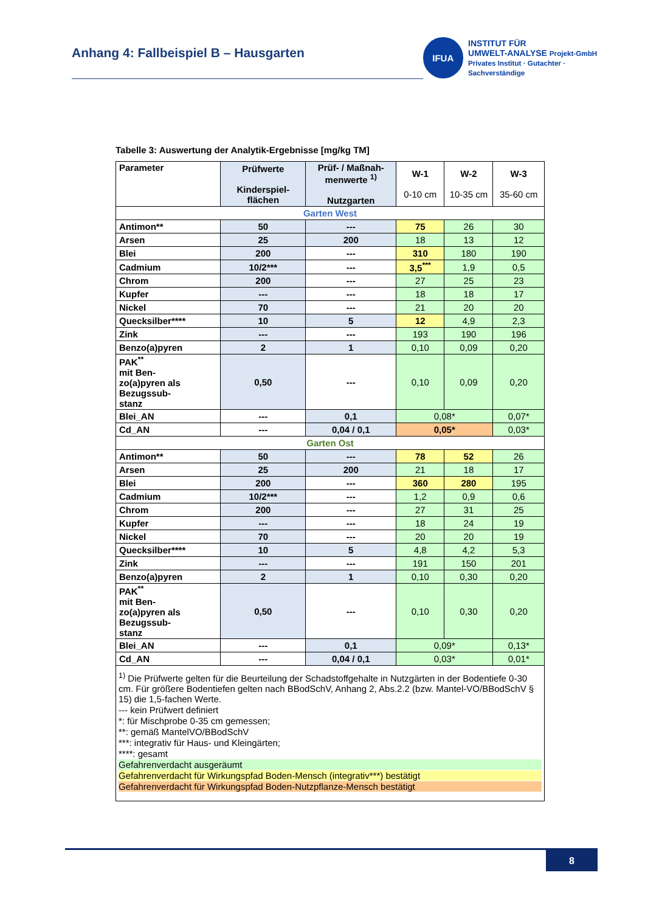Anhang 4: Fallbeispiel B – Hausgarten
IFUA
INSTITUT FÜR
UMWELT-ANALYSE Projekt-GmbH
Privates Institut · Gutachter · Sachverständige
Tabelle 3: Auswertung der Analytik-Ergebnisse [mg/kg TM]
| Parameter | Prüfwerte Kinderspiel- flächen | Prüf- / Maßnah- menwerte <sup>1)</sup> Nutzgarten | W-1 0-10 cm | W-2 10-35 cm | W-3 35-60 cm |
| --- | --- | --- | --- | --- | --- |
| Garten West | | | | | |
| Antimon** | 50 | --- | 75 | 26 | 30 |
| Arsen | 25 | 200 | 18 | 13 | 12 |
| Blei | 200 | --- | 310 | 180 | 190 |
| Cadmium | 10/2*** | --- | 3,5<sup>***</sup> | 1,9 | 0,5 |
| Chrom | 200 | --- | 27 | 25 | 23 |
| Kupfer | --- | --- | 18 | 18 | 17 |
| Nickel | 70 | --- | 21 | 20 | 20 |
| Quecksilber**** | 10 | 5 | 12 | 4,9 | 2,3 |
| Zink | --- | --- | 193 | 190 | 196 |
| Benzo(a)pyren | 2 | 1 | 0,10 | 0,09 | 0,20 |
| PAK<sup>**</sup> mit Ben- zo(a)pyren als Bezugssub- stanz | 0,50 | --- | 0,10 | 0,09 | 0,20 |
| Blei_AN | --- | 0,1 | 0,08* | | 0,07* |
| Cd_AN | --- | 0,04 / 0,1 | 0,05* | | 0,03* |
| Garten Ost | | | | | |
| Antimon** | 50 | --- | 78 | 52 | 26 |
| Arsen | 25 | 200 | 21 | 18 | 17 |
| Blei | 200 | --- | 360 | 280 | 195 |
| Cadmium | 10/2*** | --- | 1,2 | 0,9 | 0,6 |
| Chrom | 200 | --- | 27 | 31 | 25 |
| Kupfer | --- | --- | 18 | 24 | 19 |
| Nickel | 70 | --- | 20 | 20 | 19 |
| Quecksilber**** | 10 | 5 | 4,8 | 4,2 | 5,3 |
| Zink | --- | --- | 191 | 150 | 201 |
| Benzo(a)pyren | 2 | 1 | 0,10 | 0,30 | 0,20 |
| PAK<sup>**</sup> mit Ben- zo(a)pyren als Bezugssub- stanz | 0,50 | --- | 0,10 | 0,30 | 0,20 |
| Blei_AN | --- | 0,1 | 0,09* | | 0,13* |
| Cd_AN | --- | 0,04 / 0,1 | 0,03* | | 0,01* |
| <sup>1)</sup> Die Prüfwerte gelten für die Beurteilung der Schadstoffgehalte in Nutzgärten in der Bodentiefe 0-30 cm. Für größere Bodentiefen gelten nach BBodSchV, Anhang 2, Abs.2.2 (bzw. Mantel-VO/BBodSchV § 15) die 1,5-fachen Werte. --- kein Prüfwert definiert *: für Mischprobe 0-35 cm gemessen; **: gemäß MantelVO/BBodSchV ***: integrativ für Haus- und Kleingärten; ****: gesamt Gefahrenverdacht ausgeräumt Gefahrenverdacht für Wirkungspfad Boden-Mensch (integrativ***) bestätigt Gefahrenverdacht für Wirkungspfad Boden-Nutzpflanze-Mensch bestätigt | | | | | |
8